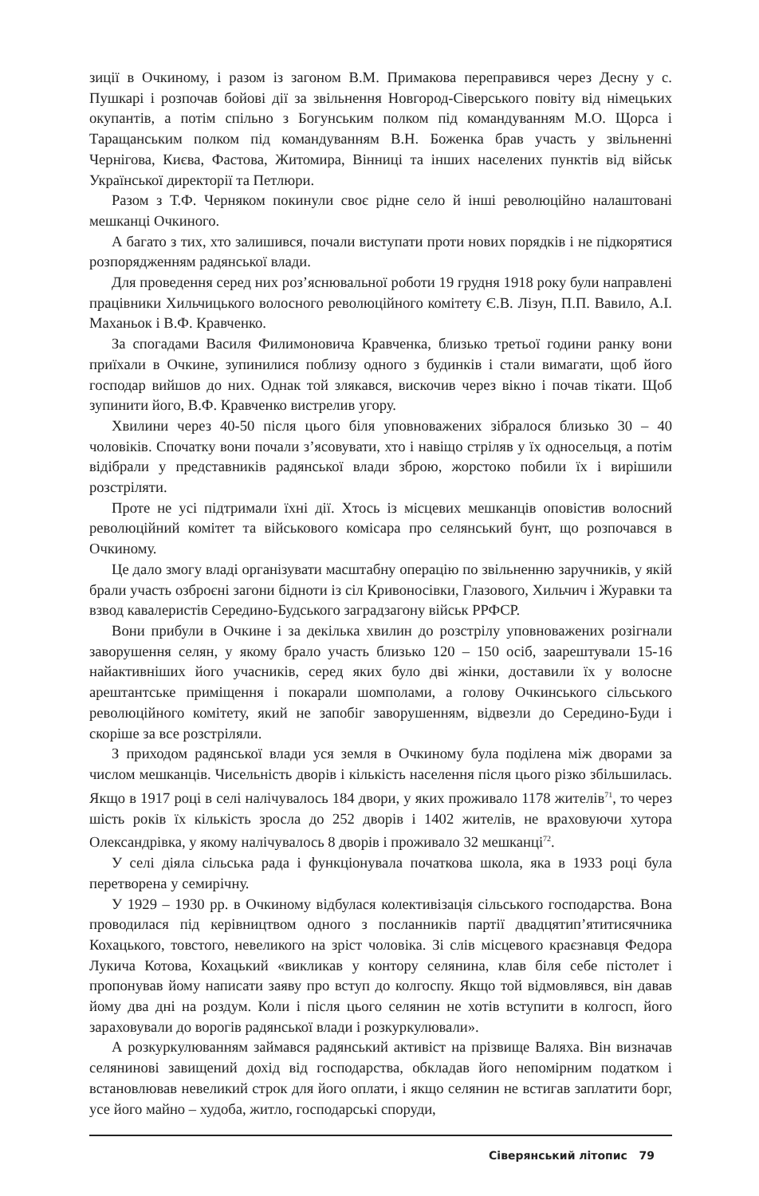зиції в Очкиному, і разом із загоном В.М. Примакова переправився через Десну у с. Пушкарі і розпочав бойові дії за звільнення Новгород-Сіверського повіту від німецьких окупантів, а потім спільно з Богунським полком під командуванням М.О. Щорса і Таращанським полком під командуванням В.Н. Боженка брав участь у звільненні Чернігова, Києва, Фастова, Житомира, Вінниці та інших населених пунктів від військ Української директорії та Петлюри.
Разом з Т.Ф. Черняком покинули своє рідне село й інші революційно налаштовані мешканці Очкиного.
А багато з тих, хто залишився, почали виступати проти нових порядків і не підкорятися розпорядженням радянської влади.
Для проведення серед них роз’яснювальної роботи 19 грудня 1918 року були направлені працівники Хильчицького волосного революційного комітету Є.В. Лізун, П.П. Вавило, А.І. Маханьок і В.Ф. Кравченко.
За спогадами Василя Филимоновича Кравченка, близько третьої години ранку вони приїхали в Очкине, зупинилися поблизу одного з будинків і стали вимагати, щоб його господар вийшов до них. Однак той злякався, вискочив через вікно і почав тікати. Щоб зупинити його, В.Ф. Кравченко вистрелив угору.
Хвилини через 40-50 після цього біля уповноважених зібралося близько 30 – 40 чоловіків. Спочатку вони почали з’ясовувати, хто і навіщо стріляв у їх односельця, а потім відібрали у представників радянської влади зброю, жорстоко побили їх і вирішили розстріляти.
Проте не усі підтримали їхні дії. Хтось із місцевих мешканців оповістив волосний революційний комітет та військового комісара про селянський бунт, що розпочався в Очкиному.
Це дало змогу владі організувати масштабну операцію по звільненню заручників, у якій брали участь озброєні загони бідноти із сіл Кривоносівки, Глазового, Хильчич і Журавки та взвод кавалеристів Середино-Будського заградзагону військ РРФСР.
Вони прибули в Очкине і за декілька хвилин до розстрілу уповноважених розігнали заворушення селян, у якому брало участь близько 120 – 150 осіб, заарештували 15-16 найактивніших його учасників, серед яких було дві жінки, доставили їх у волосне арештантське приміщення і покарали шомполами, а голову Очкинського сільського революційного комітету, який не запобіг заворушенням, відвезли до Середино-Буди і скоріше за все розстріляли.
З приходом радянської влади уся земля в Очкиному була поділена між дворами за числом мешканців. Чисельність дворів і кількість населення після цього різко збільшилась. Якщо в 1917 році в селі налічувалось 184 двори, у яких проживало 1178 жителів<sup>71</sup>, то через шість років їх кількість зросла до 252 дворів і 1402 жителів, не враховуючи хутора Олександрівка, у якому налічувалось 8 дворів і проживало 32 мешканці<sup>72</sup>.
У селі діяла сільська рада і функціонувала початкова школа, яка в 1933 році була перетворена у семирічну.
У 1929 – 1930 рр. в Очкиному відбулася колективізація сільського господарства. Вона проводилася під керівництвом одного з посланників партії двадцятип’ятитисячника Кохацького, товстого, невеликого на зріст чоловіка. Зі слів місцевого краєзнавця Федора Лукича Котова, Кохацький «викликав у контору селянина, клав біля себе пістолет і пропонував йому написати заяву про вступ до колгоспу. Якщо той відмовлявся, він давав йому два дні на роздум. Коли і після цього селянин не хотів вступити в колгосп, його зараховували до ворогів радянської влади і розкуркулювали».
А розкуркулюванням займався радянський активіст на прізвище Валяха. Він визначав селянинові завищений дохід від господарства, обкладав його непомірним податком і встановлював невеликий строк для його оплати, і якщо селянин не встигав заплатити борг, усе його майно – худоба, житло, господарські споруди,
Сіверянський літопис 79